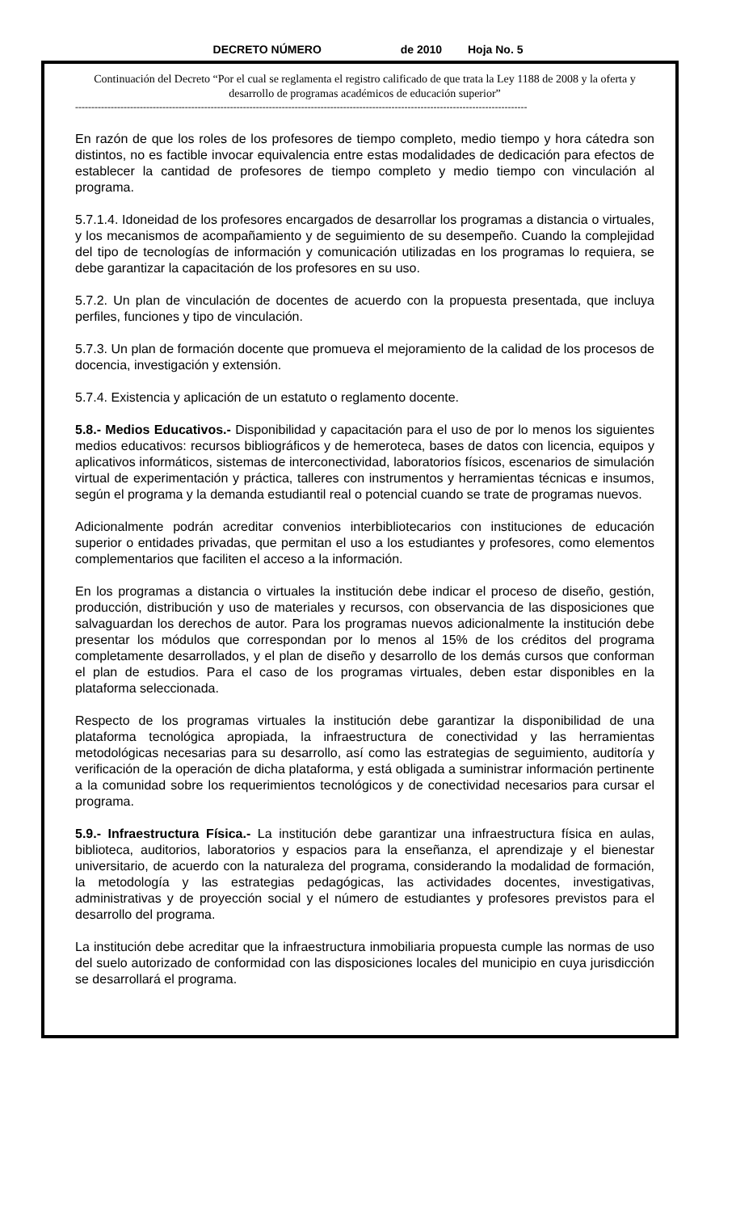DECRETO NÚMERO de 2010 Hoja No. 5
Continuación del Decreto “Por el cual se reglamenta el registro calificado de que trata la Ley 1188 de 2008 y la oferta y desarrollo de programas académicos de educación superior”
--------------------------------------------------------------------------------------------------------------------------------------------
En razón de que los roles de los profesores de tiempo completo, medio tiempo y hora cátedra son distintos, no es factible invocar equivalencia entre estas modalidades de dedicación para efectos de establecer la cantidad de profesores de tiempo completo y medio tiempo con vinculación al programa.
5.7.1.4. Idoneidad de los profesores encargados de desarrollar los programas a distancia o virtuales, y los mecanismos de acompañamiento y de seguimiento de su desempeño. Cuando la complejidad del tipo de tecnologías de información y comunicación utilizadas en los programas lo requiera, se debe garantizar la capacitación de los profesores en su uso.
5.7.2. Un plan de vinculación de docentes de acuerdo con la propuesta presentada, que incluya perfiles, funciones y tipo de vinculación.
5.7.3. Un plan de formación docente que promueva el mejoramiento de la calidad de los procesos de docencia, investigación y extensión.
5.7.4. Existencia y aplicación de un estatuto o reglamento docente.
5.8.- Medios Educativos.- Disponibilidad y capacitación para el uso de por lo menos los siguientes medios educativos: recursos bibliográficos y de hemeroteca, bases de datos con licencia, equipos y aplicativos informáticos, sistemas de interconectividad, laboratorios físicos, escenarios de simulación virtual de experimentación y práctica, talleres con instrumentos y herramientas técnicas e insumos, según el programa y la demanda estudiantil real o potencial cuando se trate de programas nuevos.
Adicionalmente podrán acreditar convenios interbibliotecarios con instituciones de educación superior o entidades privadas, que permitan el uso a los estudiantes y profesores, como elementos complementarios que faciliten el acceso a la información.
En los programas a distancia o virtuales la institución debe indicar el proceso de diseño, gestión, producción, distribución y uso de materiales y recursos, con observancia de las disposiciones que salvaguardan los derechos de autor. Para los programas nuevos adicionalmente la institución debe presentar los módulos que correspondan por lo menos al 15% de los créditos del programa completamente desarrollados, y el plan de diseño y desarrollo de los demás cursos que conforman el plan de estudios. Para el caso de los programas virtuales, deben estar disponibles en la plataforma seleccionada.
Respecto de los programas virtuales la institución debe garantizar la disponibilidad de una plataforma tecnológica apropiada, la infraestructura de conectividad y las herramientas metodológicas necesarias para su desarrollo, así como las estrategias de seguimiento, auditoría y verificación de la operación de dicha plataforma, y está obligada a suministrar información pertinente a la comunidad sobre los requerimientos tecnológicos y de conectividad necesarios para cursar el programa.
5.9.- Infraestructura Física.- La institución debe garantizar una infraestructura física en aulas, biblioteca, auditorios, laboratorios y espacios para la enseñanza, el aprendizaje y el bienestar universitario, de acuerdo con la naturaleza del programa, considerando la modalidad de formación, la metodología y las estrategias pedagógicas, las actividades docentes, investigativas, administrativas y de proyección social y el número de estudiantes y profesores previstos para el desarrollo del programa.
La institución debe acreditar que la infraestructura inmobiliaria propuesta cumple las normas de uso del suelo autorizado de conformidad con las disposiciones locales del municipio en cuya jurisdicción se desarrollará el programa.